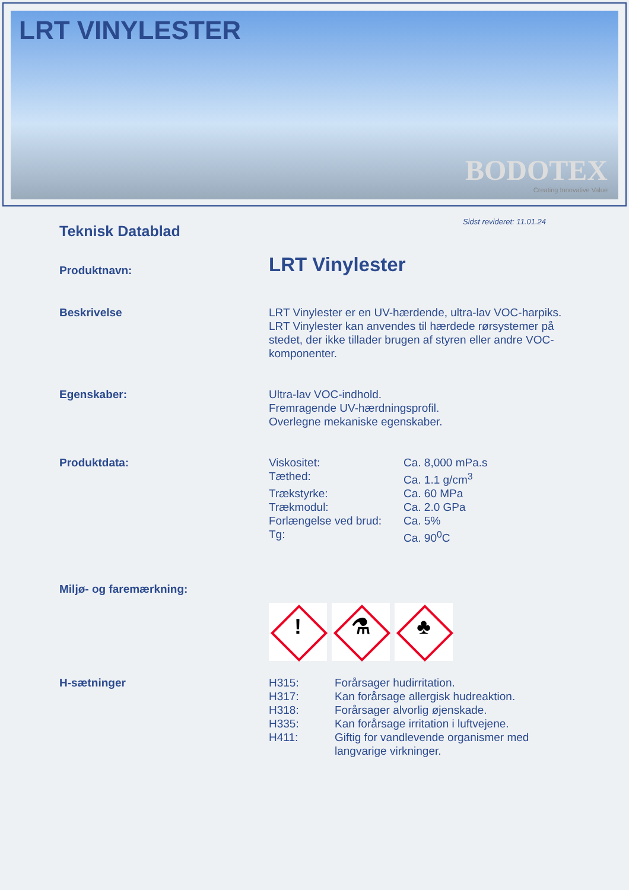LRT VINYLESTER
BODOTEX
Creating Innovative Value
Sidst revideret: 11.01.24
Teknisk Datablad
Produktnavn:
LRT Vinylester
Beskrivelse LRT Vinylester er en UV-hærdende, ultra-lav VOC-harpiks. LRT Vinylester kan anvendes til hærdede rørsystemer på stedet, der ikke tillader brugen af styren eller andre VOC-komponenter.
Egenskaber: Ultra-lav VOC-indhold.
Fremragende UV-hærdningsprofil.
Overlegne mekaniske egenskaber.
Produktdata:
| Viskositet: | Ca. 8,000 mPa.s |
| Tæthed: | Ca. 1.1 g/cm<sup>3</sup> |
| Trækstyrke: | Ca. 60 MPa |
| Trækmodul: | Ca. 2.0 GPa |
| Forlængelse ved brud: | Ca. 5% |
| Tg: | Ca. 90<sup>0</sup>C |
Miljø- og faremærkning:
! ⚗ ♣
H-sætninger
| H315: | Forårsager hudirritation. |
| H317: | Kan forårsage allergisk hudreaktion. |
| H318: | Forårsager alvorlig øjenskade. |
| H335: | Kan forårsage irritation i luftvejene. |
| H411: | Giftig for vandlevende organismer med langvarige virkninger. |